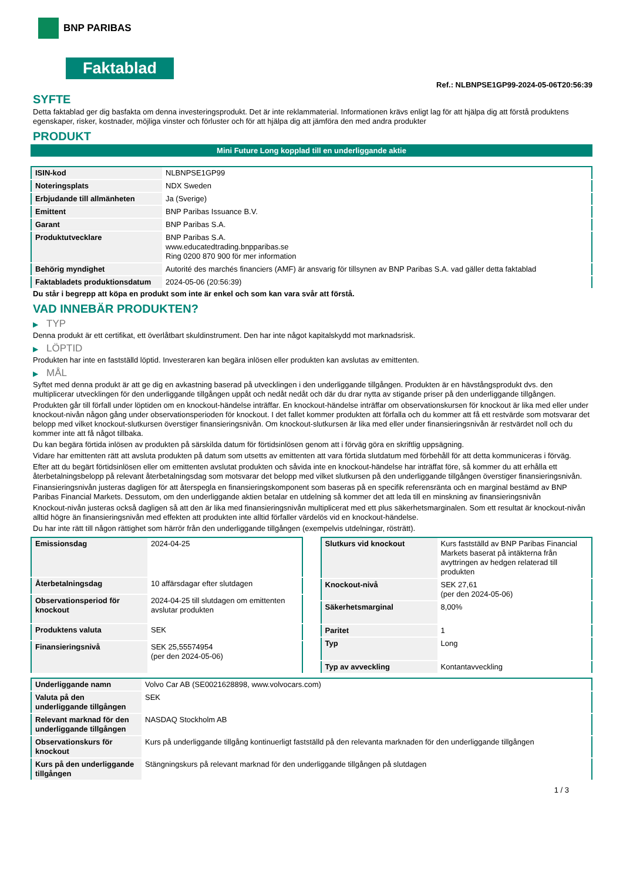BNP PARIBAS
Faktablad
Ref.: NLBNPSE1GP99-2024-05-06T20:56:39
SYFTE
Detta faktablad ger dig basfakta om denna investeringsprodukt. Det är inte reklammaterial. Informationen krävs enligt lag för att hjälpa dig att förstå produktens egenskaper, risker, kostnader, möjliga vinster och förluster och för att hjälpa dig att jämföra den med andra produkter
PRODUKT
Mini Future Long kopplad till en underliggande aktie
| ISIN-kod | NLBNPSE1GP99 |
| Noteringsplats | NDX Sweden |
| Erbjudande till allmänheten | Ja (Sverige) |
| Emittent | BNP Paribas Issuance B.V. |
| Garant | BNP Paribas S.A. |
| Produktutvecklare | BNP Paribas S.A. www.educatedtrading.bnpparibas.se Ring 0200 870 900 för mer information |
| Behörig myndighet | Autorité des marchés financiers (AMF) är ansvarig för tillsynen av BNP Paribas S.A. vad gäller detta faktablad |
| Faktabladets produktionsdatum | 2024-05-06 (20:56:39) |
Du står i begrepp att köpa en produkt som inte är enkel och som kan vara svår att förstå.
VAD INNEBÄR PRODUKTEN?
▶ TYP
Denna produkt är ett certifikat, ett överlåtbart skuldinstrument. Den har inte något kapitalskydd mot marknadsrisk.
▶ LÖPTID
Produkten har inte en fastställd löptid. Investeraren kan begära inlösen eller produkten kan avslutas av emittenten.
▶ MÅL
Syftet med denna produkt är att ge dig en avkastning baserad på utvecklingen i den underliggande tillgången. Produkten är en hävstångsprodukt dvs. den multiplicerar utvecklingen för den underliggande tillgången uppåt och nedåt nedåt och där du drar nytta av stigande priser på den underliggande tillgången.
Produkten går till förfall under löptiden om en knockout-händelse inträffar. En knockout-händelse inträffar om observationskursen för knockout är lika med eller under knockout-nivån någon gång under observationsperioden för knockout. I det fallet kommer produkten att förfalla och du kommer att få ett restvärde som motsvarar det belopp med vilket knockout-slutkursen överstiger finansieringsnivån. Om knockout-slutkursen är lika med eller under finansieringsnivån är restvärdet noll och du kommer inte att få något tillbaka.
Du kan begära förtida inlösen av produkten på särskilda datum för förtidsinlösen genom att i förväg göra en skriftlig uppsägning.
Vidare har emittenten rätt att avsluta produkten på datum som utsetts av emittenten att vara förtida slutdatum med förbehåll för att detta kommuniceras i förväg.
Efter att du begärt förtidsinlösen eller om emittenten avslutat produkten och såvida inte en knockout-händelse har inträffat före, så kommer du att erhålla ett återbetalningsbelopp på relevant återbetalningsdag som motsvarar det belopp med vilket slutkursen på den underliggande tillgången överstiger finansieringsnivån.
Finansieringsnivån justeras dagligen för att återspegla en finansieringskomponent som baseras på en specifik referensränta och en marginal bestämd av BNP Paribas Financial Markets. Dessutom, om den underliggande aktien betalar en utdelning så kommer det att leda till en minskning av finansieringsnivån
Knockout-nivån justeras också dagligen så att den är lika med finansieringsnivån multiplicerat med ett plus säkerhetsmarginalen. Som ett resultat är knockout-nivån alltid högre än finansieringsnivån med effekten att produkten inte alltid förfaller värdelös vid en knockout-händelse.
Du har inte rätt till någon rättighet som härrör från den underliggande tillgången (exempelvis utdelningar, rösträtt).
| Emissionsdag | 2024-04-25 |
| Återbetalningsdag | 10 affärsdagar efter slutdagen |
| Observationsperiod för knockout | 2024-04-25 till slutdagen om emittenten avslutar produkten |
| Produktens valuta | SEK |
| Finansieringsnivå | SEK 25,55574954 (per den 2024-05-06) |
| Slutkurs vid knockout | Kurs fastställd av BNP Paribas Financial Markets baserat på intäkterna från avyttringen av hedgen relaterad till produkten |
| Knockout-nivå | SEK 27,61 (per den 2024-05-06) |
| Säkerhetsmarginal | 8,00% |
| Paritet | 1 |
| Typ | Long |
| Typ av avveckling | Kontantavveckling |
| Underliggande namn | Volvo Car AB (SE0021628898, www.volvocars.com) |
| Valuta på den underliggande tillgången | SEK |
| Relevant marknad för den underliggande tillgången | NASDAQ Stockholm AB |
| Observationskurs för knockout | Kurs på underliggande tillgång kontinuerligt fastställd på den relevanta marknaden för den underliggande tillgången |
| Kurs på den underliggande tillgången | Stängningskurs på relevant marknad för den underliggande tillgången på slutdagen |
1 / 3